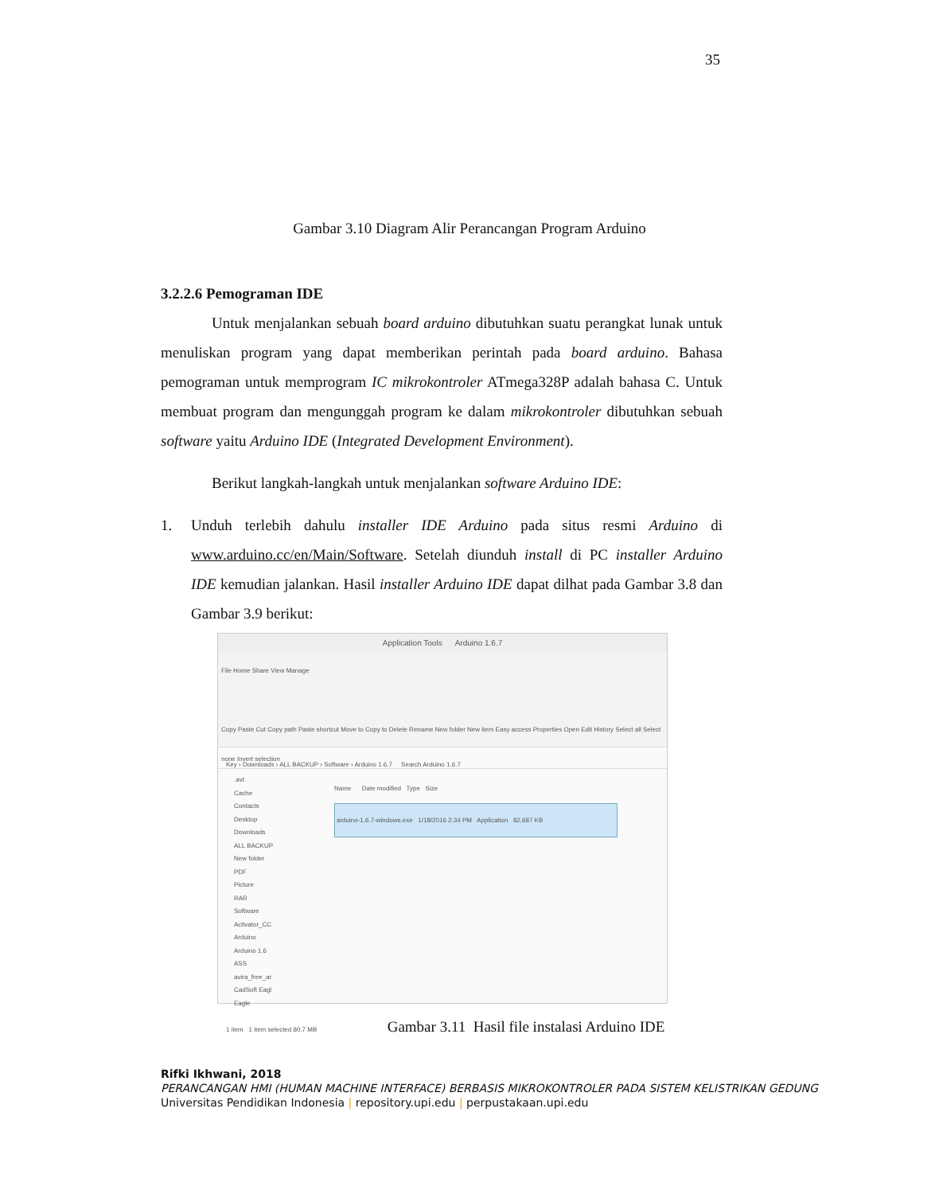35
Gambar 3.10 Diagram Alir Perancangan Program Arduino
3.2.2.6 Pemograman IDE
Untuk menjalankan sebuah board arduino dibutuhkan suatu perangkat lunak untuk menuliskan program yang dapat memberikan perintah pada board arduino. Bahasa pemograman untuk memprogram IC mikrokontroler ATmega328P adalah bahasa C. Untuk membuat program dan mengunggah program ke dalam mikrokontroler dibutuhkan sebuah software yaitu Arduino IDE (Integrated Development Environment).
Berikut langkah-langkah untuk menjalankan software Arduino IDE:
1. Unduh terlebih dahulu installer IDE Arduino pada situs resmi Arduino di www.arduino.cc/en/Main/Software. Setelah diunduh install di PC installer Arduino IDE kemudian jalankan. Hasil installer Arduino IDE dapat dilhat pada Gambar 3.8 dan Gambar 3.9 berikut:
Application Tools Arduino 1.6.7
File Home Share View Manage
Copy Paste Cut Copy path Paste shortcut Move to Copy to Delete Rename New folder New item Easy access Properties Open Edit History Select all Select none Invert selection
Key › Downloads › ALL BACKUP › Software › Arduino 1.6.7 Search Arduino 1.6.7
.avt
Cache
Contacts
Desktop
Downloads
ALL BACKUP
New folder
PDF
Picture
RAR
Software
Activator_CC
Arduino
Arduino 1.6
ASS
avira_free_ar
CadSoft Eagl
Eagle
Name Date modified Type Size
arduino-1.6.7-windows.exe 1/18/2016 2:34 PM Application 82,687 KB
1 item 1 item selected 80.7 MB
Gambar 3.11 Hasil file instalasi Arduino IDE
Rifki Ikhwani, 2018
PERANCANGAN HMI (HUMAN MACHINE INTERFACE) BERBASIS MIKROKONTROLER PADA SISTEM KELISTRIKAN GEDUNG
Universitas Pendidikan Indonesia | repository.upi.edu | perpustakaan.upi.edu